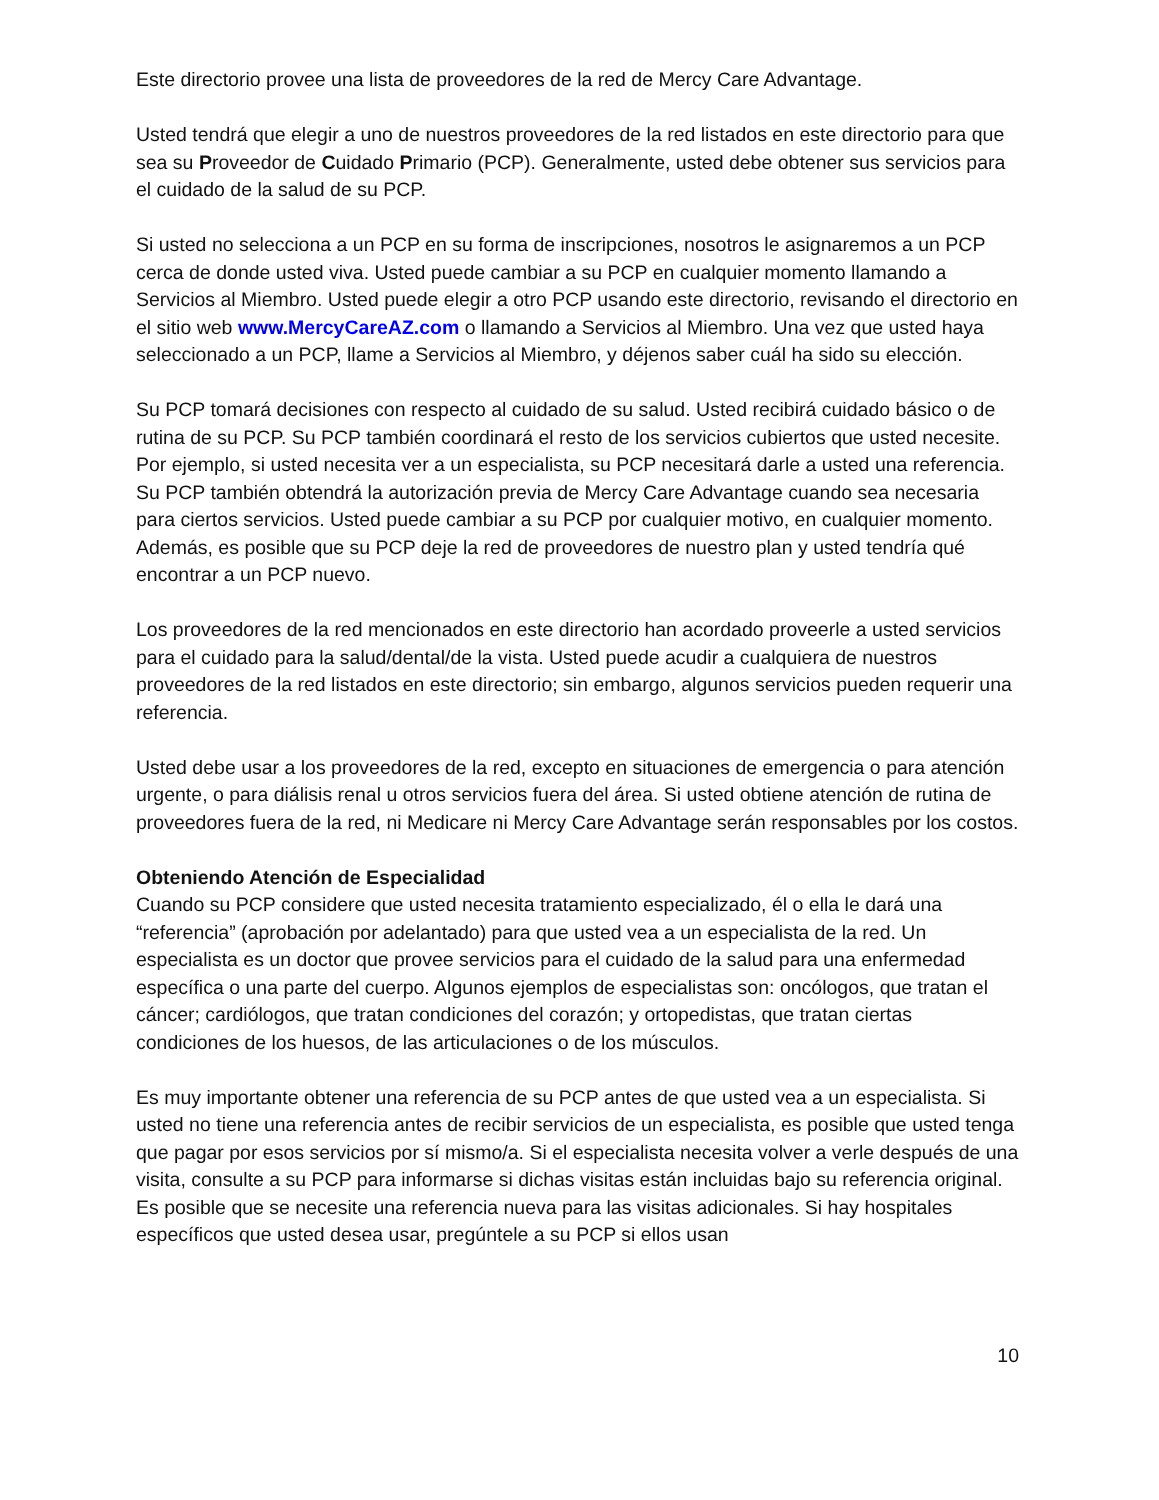Este directorio provee una lista de proveedores de la red de Mercy Care Advantage.
Usted tendrá que elegir a uno de nuestros proveedores de la red listados en este directorio para que sea su Proveedor de Cuidado Primario (PCP). Generalmente, usted debe obtener sus servicios para el cuidado de la salud de su PCP.
Si usted no selecciona a un PCP en su forma de inscripciones, nosotros le asignaremos a un PCP cerca de donde usted viva. Usted puede cambiar a su PCP en cualquier momento llamando a Servicios al Miembro. Usted puede elegir a otro PCP usando este directorio, revisando el directorio en el sitio web www.MercyCareAZ.com o llamando a Servicios al Miembro. Una vez que usted haya seleccionado a un PCP, llame a Servicios al Miembro, y déjenos saber cuál ha sido su elección.
Su PCP tomará decisiones con respecto al cuidado de su salud. Usted recibirá cuidado básico o de rutina de su PCP. Su PCP también coordinará el resto de los servicios cubiertos que usted necesite. Por ejemplo, si usted necesita ver a un especialista, su PCP necesitará darle a usted una referencia. Su PCP también obtendrá la autorización previa de Mercy Care Advantage cuando sea necesaria para ciertos servicios. Usted puede cambiar a su PCP por cualquier motivo, en cualquier momento. Además, es posible que su PCP deje la red de proveedores de nuestro plan y usted tendría qué encontrar a un PCP nuevo.
Los proveedores de la red mencionados en este directorio han acordado proveerle a usted servicios para el cuidado para la salud/dental/de la vista. Usted puede acudir a cualquiera de nuestros proveedores de la red listados en este directorio; sin embargo, algunos servicios pueden requerir una referencia.
Usted debe usar a los proveedores de la red, excepto en situaciones de emergencia o para atención urgente, o para diálisis renal u otros servicios fuera del área. Si usted obtiene atención de rutina de proveedores fuera de la red, ni Medicare ni Mercy Care Advantage serán responsables por los costos.
Obteniendo Atención de Especialidad
Cuando su PCP considere que usted necesita tratamiento especializado, él o ella le dará una “referencia” (aprobación por adelantado) para que usted vea a un especialista de la red. Un especialista es un doctor que provee servicios para el cuidado de la salud para una enfermedad específica o una parte del cuerpo. Algunos ejemplos de especialistas son: oncólogos, que tratan el cáncer; cardiólogos, que tratan condiciones del corazón; y ortopedistas, que tratan ciertas condiciones de los huesos, de las articulaciones o de los músculos.
Es muy importante obtener una referencia de su PCP antes de que usted vea a un especialista. Si usted no tiene una referencia antes de recibir servicios de un especialista, es posible que usted tenga que pagar por esos servicios por sí mismo/a. Si el especialista necesita volver a verle después de una visita, consulte a su PCP para informarse si dichas visitas están incluidas bajo su referencia original. Es posible que se necesite una referencia nueva para las visitas adicionales. Si hay hospitales específicos que usted desea usar, pregúntele a su PCP si ellos usan
10